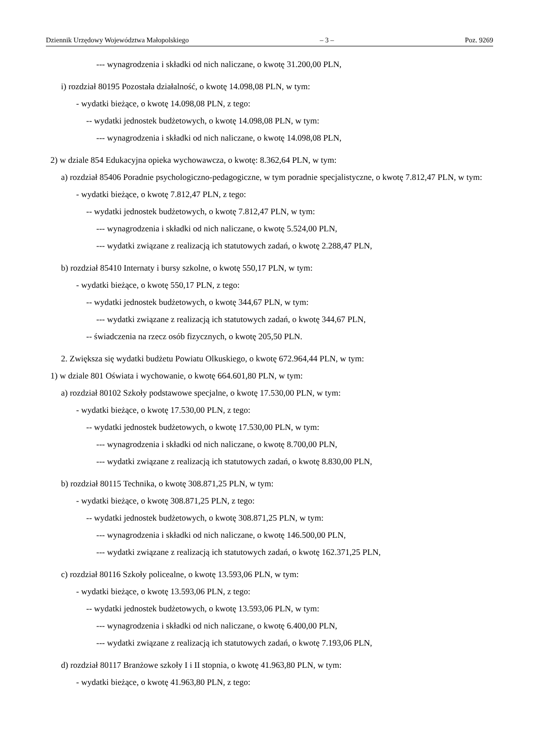Dziennik Urzędowy Województwa Małopolskiego – 3 – Poz. 9269
--- wynagrodzenia i składki od nich naliczane, o kwotę 31.200,00 PLN,
i) rozdział 80195 Pozostała działalność, o kwotę 14.098,08 PLN, w tym:
- wydatki bieżące, o kwotę 14.098,08 PLN, z tego:
-- wydatki jednostek budżetowych, o kwotę 14.098,08 PLN, w tym:
--- wynagrodzenia i składki od nich naliczane, o kwotę 14.098,08 PLN,
2) w dziale 854 Edukacyjna opieka wychowawcza, o kwotę: 8.362,64 PLN, w tym:
a) rozdział 85406 Poradnie psychologiczno-pedagogiczne, w tym poradnie specjalistyczne, o kwotę 7.812,47 PLN, w tym:
- wydatki bieżące, o kwotę 7.812,47 PLN, z tego:
-- wydatki jednostek budżetowych, o kwotę 7.812,47 PLN, w tym:
--- wynagrodzenia i składki od nich naliczane, o kwotę 5.524,00 PLN,
--- wydatki związane z realizacją ich statutowych zadań, o kwotę 2.288,47 PLN,
b) rozdział 85410 Internaty i bursy szkolne, o kwotę 550,17 PLN, w tym:
- wydatki bieżące, o kwotę 550,17 PLN, z tego:
-- wydatki jednostek budżetowych, o kwotę 344,67 PLN, w tym:
--- wydatki związane z realizacją ich statutowych zadań, o kwotę 344,67 PLN,
-- świadczenia na rzecz osób fizycznych, o kwotę 205,50 PLN.
2. Zwiększa się wydatki budżetu Powiatu Olkuskiego, o kwotę 672.964,44 PLN, w tym:
1) w dziale 801 Oświata i wychowanie, o kwotę 664.601,80 PLN, w tym:
a) rozdział 80102 Szkoły podstawowe specjalne, o kwotę 17.530,00 PLN, w tym:
- wydatki bieżące, o kwotę 17.530,00 PLN, z tego:
-- wydatki jednostek budżetowych, o kwotę 17.530,00 PLN, w tym:
--- wynagrodzenia i składki od nich naliczane, o kwotę 8.700,00 PLN,
--- wydatki związane z realizacją ich statutowych zadań, o kwotę 8.830,00 PLN,
b) rozdział 80115 Technika, o kwotę 308.871,25 PLN, w tym:
- wydatki bieżące, o kwotę 308.871,25 PLN, z tego:
-- wydatki jednostek budżetowych, o kwotę 308.871,25 PLN, w tym:
--- wynagrodzenia i składki od nich naliczane, o kwotę 146.500,00 PLN,
--- wydatki związane z realizacją ich statutowych zadań, o kwotę 162.371,25 PLN,
c) rozdział 80116 Szkoły policealne, o kwotę 13.593,06 PLN, w tym:
- wydatki bieżące, o kwotę 13.593,06 PLN, z tego:
-- wydatki jednostek budżetowych, o kwotę 13.593,06 PLN, w tym:
--- wynagrodzenia i składki od nich naliczane, o kwotę 6.400,00 PLN,
--- wydatki związane z realizacją ich statutowych zadań, o kwotę 7.193,06 PLN,
d) rozdział 80117 Branżowe szkoły I i II stopnia, o kwotę 41.963,80 PLN, w tym:
- wydatki bieżące, o kwotę 41.963,80 PLN, z tego: